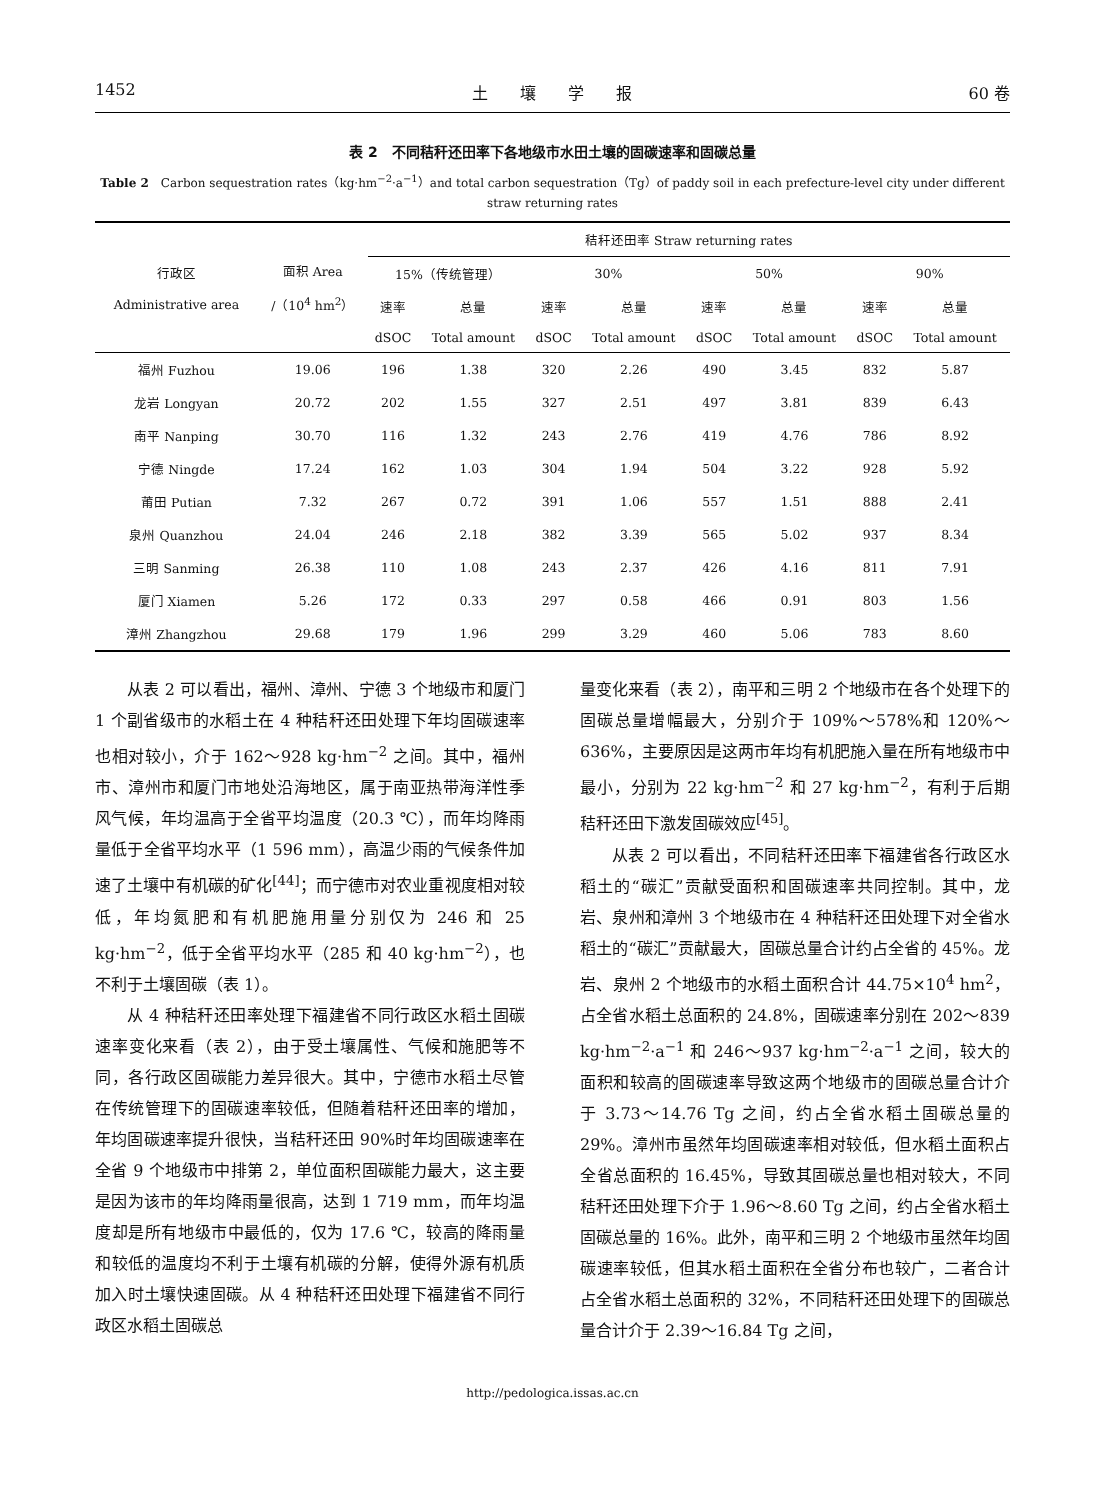1452 土　　壤　　学　　报 60 卷
表 2　不同秸秆还田率下各地级市水田土壤的固碳速率和固碳总量
Table 2　Carbon sequestration rates（kg·hm<sup>−2</sup>·a<sup>−1</sup>）and total carbon sequestration（Tg）of paddy soil in each prefecture-level city under different straw returning rates
| 行政区 Administrative area | 面积 Area /（10<sup>4</sup> hm<sup>2</sup>） | 秸秆还田率 Straw returning rates | | | | | | | |
| --- | --- | --- | --- | --- | --- | --- | --- | --- | --- |
| | | 15%（传统管理） | | 30% | | 50% | | 90% | |
| | | 速率 | 总量 | 速率 | 总量 | 速率 | 总量 | 速率 | 总量 |
| | | dSOC | Total amount | dSOC | Total amount | dSOC | Total amount | dSOC | Total amount |
| 福州 Fuzhou | 19.06 | 196 | 1.38 | 320 | 2.26 | 490 | 3.45 | 832 | 5.87 |
| 龙岩 Longyan | 20.72 | 202 | 1.55 | 327 | 2.51 | 497 | 3.81 | 839 | 6.43 |
| 南平 Nanping | 30.70 | 116 | 1.32 | 243 | 2.76 | 419 | 4.76 | 786 | 8.92 |
| 宁德 Ningde | 17.24 | 162 | 1.03 | 304 | 1.94 | 504 | 3.22 | 928 | 5.92 |
| 莆田 Putian | 7.32 | 267 | 0.72 | 391 | 1.06 | 557 | 1.51 | 888 | 2.41 |
| 泉州 Quanzhou | 24.04 | 246 | 2.18 | 382 | 3.39 | 565 | 5.02 | 937 | 8.34 |
| 三明 Sanming | 26.38 | 110 | 1.08 | 243 | 2.37 | 426 | 4.16 | 811 | 7.91 |
| 厦门 Xiamen | 5.26 | 172 | 0.33 | 297 | 0.58 | 466 | 0.91 | 803 | 1.56 |
| 漳州 Zhangzhou | 29.68 | 179 | 1.96 | 299 | 3.29 | 460 | 5.06 | 783 | 8.60 |
从表 2 可以看出，福州、漳州、宁德 3 个地级市和厦门 1 个副省级市的水稻土在 4 种秸秆还田处理下年均固碳速率也相对较小，介于 162～928 kg·hm<sup>−2</sup> 之间。其中，福州市、漳州市和厦门市地处沿海地区，属于南亚热带海洋性季风气候，年均温高于全省平均温度（20.3 ℃），而年均降雨量低于全省平均水平（1 596 mm），高温少雨的气候条件加速了土壤中有机碳的矿化<sup>[44]</sup>；而宁德市对农业重视度相对较低，年均氮肥和有机肥施用量分别仅为 246 和 25 kg·hm<sup>−2</sup>，低于全省平均水平（285 和 40 kg·hm<sup>−2</sup>），也不利于土壤固碳（表 1）。
从 4 种秸秆还田率处理下福建省不同行政区水稻土固碳速率变化来看（表 2），由于受土壤属性、气候和施肥等不同，各行政区固碳能力差异很大。其中，宁德市水稻土尽管在传统管理下的固碳速率较低，但随着秸秆还田率的增加，年均固碳速率提升很快，当秸秆还田 90%时年均固碳速率在全省 9 个地级市中排第 2，单位面积固碳能力最大，这主要是因为该市的年均降雨量很高，达到 1 719 mm，而年均温度却是所有地级市中最低的，仅为 17.6 ℃，较高的降雨量和较低的温度均不利于土壤有机碳的分解，使得外源有机质加入时土壤快速固碳。从 4 种秸秆还田处理下福建省不同行政区水稻土固碳总
量变化来看（表 2），南平和三明 2 个地级市在各个处理下的固碳总量增幅最大，分别介于 109%～578%和 120%～636%，主要原因是这两市年均有机肥施入量在所有地级市中最小，分别为 22 kg·hm<sup>−2</sup> 和 27 kg·hm<sup>−2</sup>，有利于后期秸秆还田下激发固碳效应<sup>[45]</sup>。
从表 2 可以看出，不同秸秆还田率下福建省各行政区水稻土的“碳汇”贡献受面积和固碳速率共同控制。其中，龙岩、泉州和漳州 3 个地级市在 4 种秸秆还田处理下对全省水稻土的“碳汇”贡献最大，固碳总量合计约占全省的 45%。龙岩、泉州 2 个地级市的水稻土面积合计 44.75×10<sup>4</sup> hm<sup>2</sup>，占全省水稻土总面积的 24.8%，固碳速率分别在 202～839 kg·hm<sup>−2</sup>·a<sup>−1</sup> 和 246～937 kg·hm<sup>−2</sup>·a<sup>−1</sup> 之间，较大的面积和较高的固碳速率导致这两个地级市的固碳总量合计介于 3.73～14.76 Tg 之间，约占全省水稻土固碳总量的 29%。漳州市虽然年均固碳速率相对较低，但水稻土面积占全省总面积的 16.45%，导致其固碳总量也相对较大，不同秸秆还田处理下介于 1.96～8.60 Tg 之间，约占全省水稻土固碳总量的 16%。此外，南平和三明 2 个地级市虽然年均固碳速率较低，但其水稻土面积在全省分布也较广，二者合计占全省水稻土总面积的 32%，不同秸秆还田处理下的固碳总量合计介于 2.39～16.84 Tg 之间，
http://pedologica.issas.ac.cn